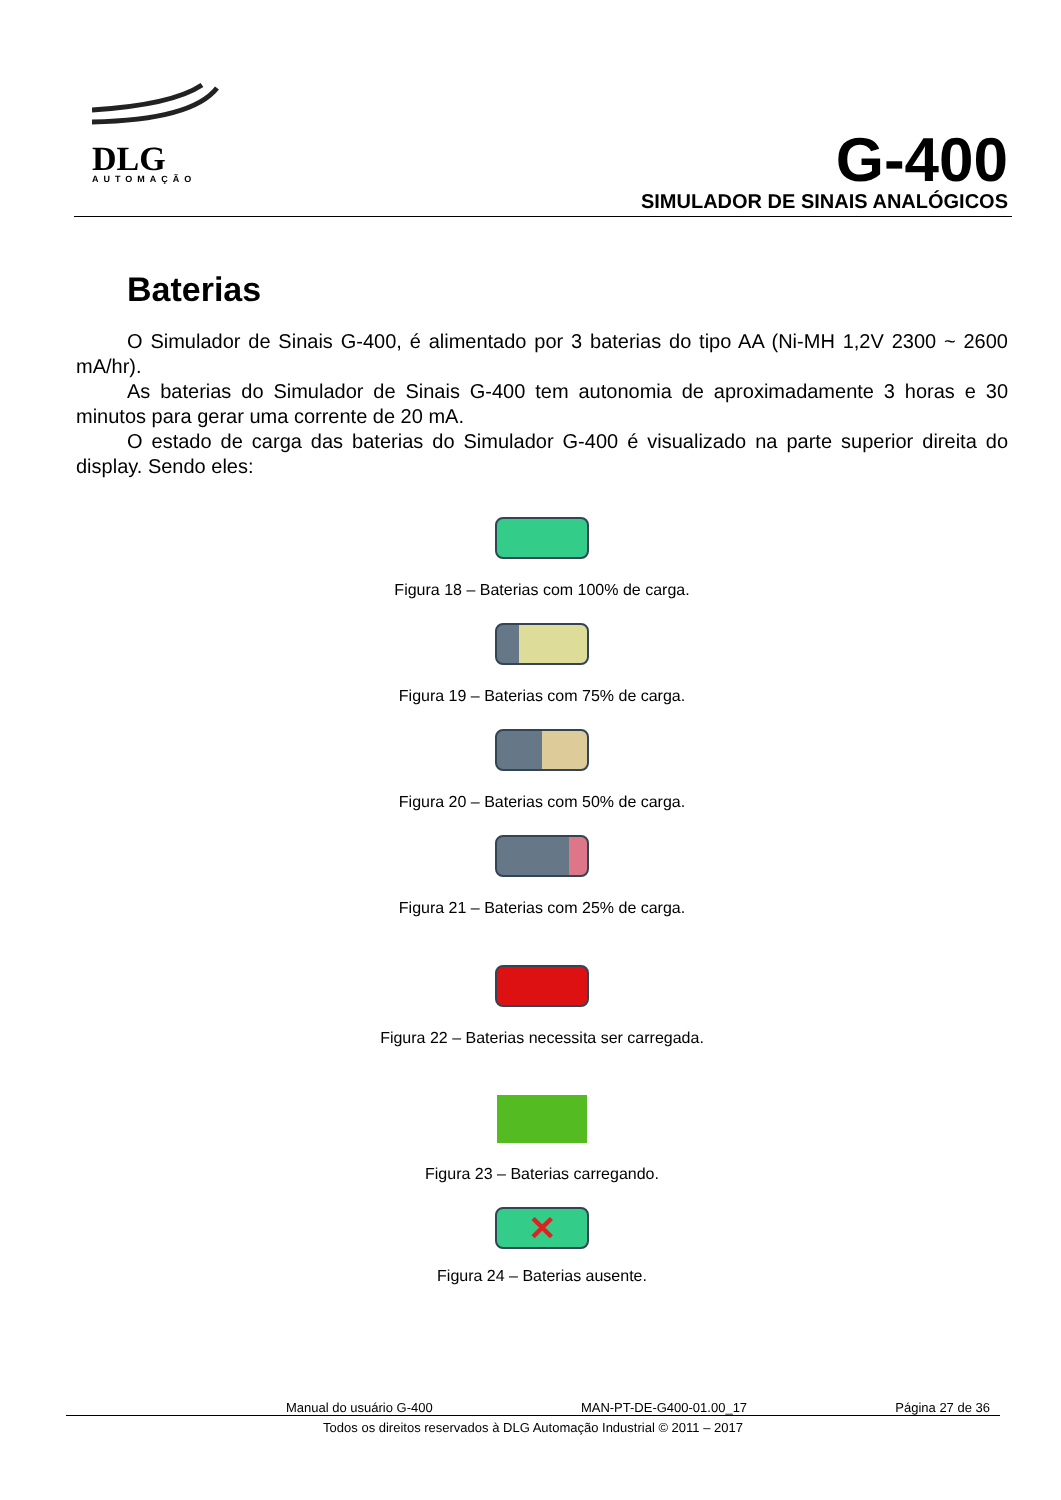DLG
AUTOMAÇÃO
G-400
SIMULADOR DE SINAIS ANALÓGICOS
Baterias
O Simulador de Sinais G-400, é alimentado por 3 baterias do tipo AA (Ni-MH 1,2V 2300 ~ 2600 mA/hr).
As baterias do Simulador de Sinais G-400 tem autonomia de aproximadamente 3 horas e 30 minutos para gerar uma corrente de 20 mA.
O estado de carga das baterias do Simulador G-400 é visualizado na parte superior direita do display. Sendo eles:
Figura 18 – Baterias com 100% de carga.
Figura 19 – Baterias com 75% de carga.
Figura 20 – Baterias com 50% de carga.
Figura 21 – Baterias com 25% de carga.
Figura 22 – Baterias necessita ser carregada.
Figura 23 – Baterias carregando.
✕
Figura 24 – Baterias ausente.
Manual do usuário G-400 MAN-PT-DE-G400-01.00_17 Página 27 de 36
Todos os direitos reservados à DLG Automação Industrial © 2011 – 2017